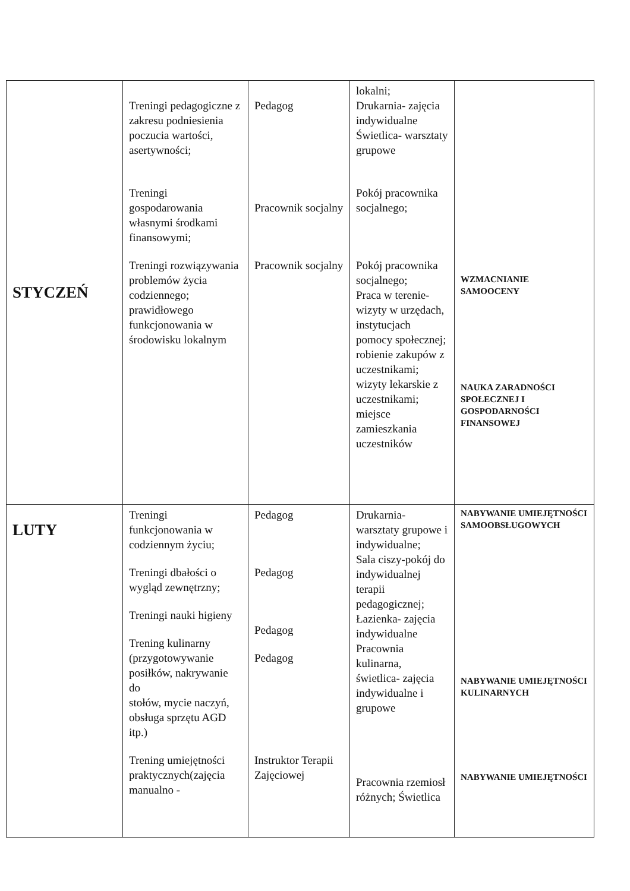| STYCZEŃ | Treningi pedagogiczne z zakresu podniesienia poczucia wartości, asertywności; Treningi gospodarowania własnymi środkami finansowymi; Treningi rozwiązywania problemów życia codziennego; prawidłowego funkcjonowania w środowisku lokalnym | Pedagog Pracownik socjalny Pracownik socjalny | lokalni; Drukarnia- zajęcia indywidualne Świetlica- warsztaty grupowe Pokój pracownika socjalnego; Pokój pracownika socjalnego; Praca w terenie- wizyty w urzędach, instytucjach pomocy społecznej; robienie zakupów z uczestnikami; wizyty lekarskie z uczestnikami; miejsce zamieszkania uczestników | WZMACNIANIE SAMOOCENY NAUKA ZARADNOŚCI SPOŁECZNEJ I GOSPODARNOŚCI FINANSOWEJ |
| LUTY | Treningi funkcjonowania w codziennym życiu; Treningi dbałości o wygląd zewnętrzny; Treningi nauki higieny Trening kulinarny (przygotowywanie posiłków, nakrywanie do stołów, mycie naczyń, obsługa sprzętu AGD itp.) Trening umiejętności praktycznych(zajęcia manualno - | Pedagog Pedagog Pedagog Pedagog Instruktor Terapii Zajęciowej | Drukarnia- warsztaty grupowe i indywidualne; Sala ciszy-pokój do indywidualnej terapii pedagogicznej; Łazienka- zajęcia indywidualne Pracownia kulinarna, świetlica- zajęcia indywidualne i grupowe Pracownia rzemiosł różnych; Świetlica | NABYWANIE UMIEJĘTNOŚCI SAMOOBSŁUGOWYCH NABYWANIE UMIEJĘTNOŚCI KULINARNYCH NABYWANIE UMIEJĘTNOŚCI |